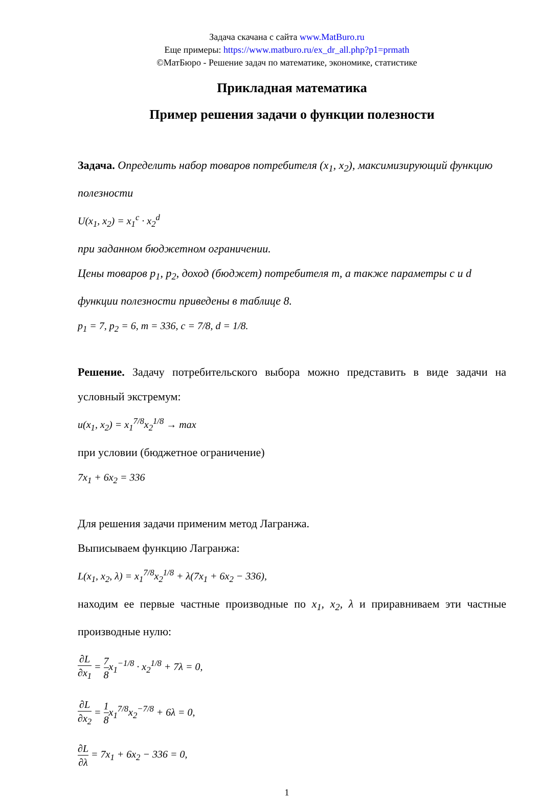Задача скачана с сайта www.MatBuro.ru
Еще примеры: https://www.matburo.ru/ex_dr_all.php?p1=prmath
©МатБюро - Решение задач по математике, экономике, статистике
Прикладная математика
Пример решения задачи о функции полезности
Задача. Определить набор товаров потребителя (x<sub>1</sub>, x<sub>2</sub>), максимизирующий функцию полезности
U(x<sub>1</sub>, x<sub>2</sub>) = x<sub>1</sub><sup>c</sup> · x<sub>2</sub><sup>d</sup>
при заданном бюджетном ограничении.
Цены товаров p<sub>1</sub>, p<sub>2</sub>, доход (бюджет) потребителя m, а также параметры c и d функции полезности приведены в таблице 8.
p<sub>1</sub> = 7, p<sub>2</sub> = 6, m = 336, c = 7/8, d = 1/8.
Решение. Задачу потребительского выбора можно представить в виде задачи на условный экстремум:
u(x<sub>1</sub>, x<sub>2</sub>) = x<sub>1</sub><sup>7/8</sup>x<sub>2</sub><sup>1/8</sup> → max
при условии (бюджетное ограничение)
7x<sub>1</sub> + 6x<sub>2</sub> = 336
Для решения задачи применим метод Лагранжа.
Выписываем функцию Лагранжа:
L(x<sub>1</sub>, x<sub>2</sub>, λ) = x<sub>1</sub><sup>7/8</sup>x<sub>2</sub><sup>1/8</sup> + λ(7x<sub>1</sub> + 6x<sub>2</sub> − 336),
находим ее первые частные производные по x<sub>1</sub>, x<sub>2</sub>, λ и приравниваем эти частные производные нулю:
∂L ∂x<sub>1</sub> = 7 8x<sub>1</sub><sup>−1/8</sup> · x<sub>2</sub><sup>1/8</sup> + 7λ = 0,
∂L ∂x<sub>2</sub> = 1 8x<sub>1</sub><sup>7/8</sup>x<sub>2</sub><sup>−7/8</sup> + 6λ = 0,
∂L ∂λ = 7x<sub>1</sub> + 6x<sub>2</sub> − 336 = 0,
1